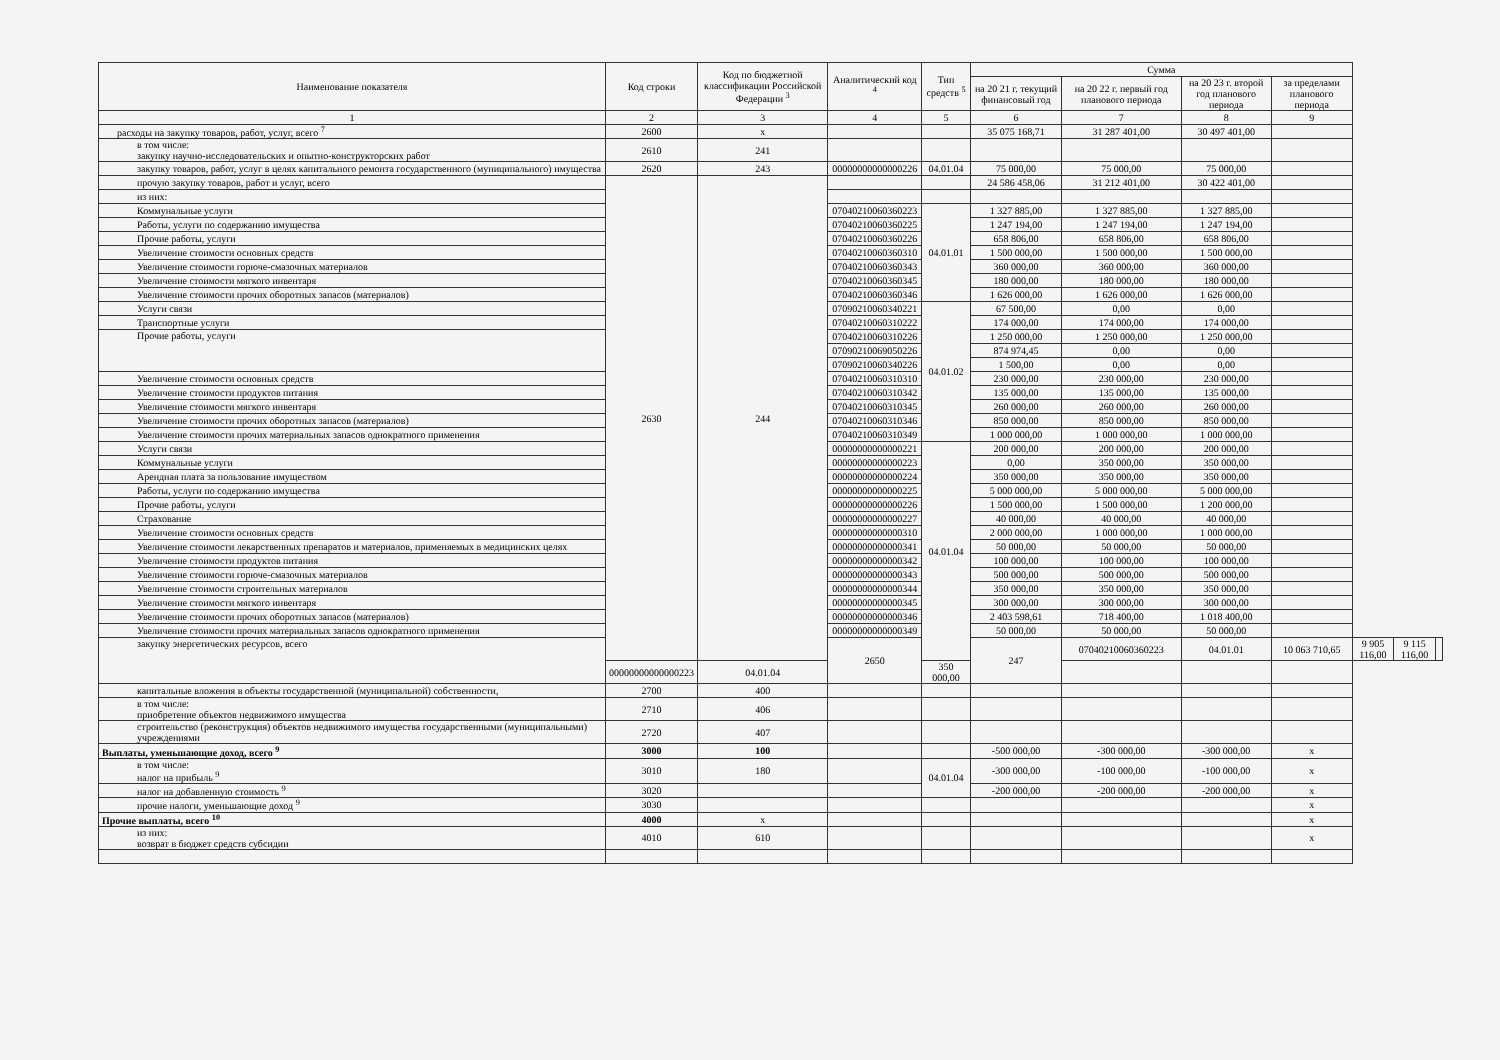| Наименование показателя | Код строки | Код по бюджетной классификации Российской Федерации <sup>3</sup> | Аналитический код <sup>4</sup> | Тип средств <sup>5</sup> | Сумма | | | | | | |
| --- | --- | --- | --- | --- | --- | --- | --- | --- | --- | --- | --- |
| | | | | | на 20 21 г. текущий финансовый год | на 20 22 г. первый год планового периода | на 20 23 г. второй год планового периода | за пределами планового периода | | | |
| 1 | 2 | 3 | 4 | 5 | 6 | 7 | 8 | 9 | | | |
| расходы на закупку товаров, работ, услуг, всего <sup>7</sup> | 2600 | х | | | 35 075 168,71 | 31 287 401,00 | 30 497 401,00 | | | | |
| в том числе: закупку научно-исследовательских и опытно-конструкторских работ | 2610 | 241 | | | | | | | | | |
| закупку товаров, работ, услуг в целях капитального ремонта государственного (муниципального) имущества | 2620 | 243 | 00000000000000226 | 04.01.04 | 75 000,00 | 75 000,00 | 75 000,00 | | | | |
| прочую закупку товаров, работ и услуг, всего | 2630 | 244 | | | 24 586 458,06 | 31 212 401,00 | 30 422 401,00 | | | | |
| из них: | | | | | | | | | | | |
| Коммунальные услуги | | | 07040210060360223 | 04.01.01 | 1 327 885,00 | 1 327 885,00 | 1 327 885,00 | | | | |
| Работы, услуги по содержанию имущества | | | 07040210060360225 | | 1 247 194,00 | 1 247 194,00 | 1 247 194,00 | | | | |
| Прочие работы, услуги | | | 07040210060360226 | | 658 806,00 | 658 806,00 | 658 806,00 | | | | |
| Увеличение стоимости основных средств | | | 07040210060360310 | | 1 500 000,00 | 1 500 000,00 | 1 500 000,00 | | | | |
| Увеличение стоимости горюче-смазочных материалов | | | 07040210060360343 | | 360 000,00 | 360 000,00 | 360 000,00 | | | | |
| Увеличение стоимости мягкого инвентаря | | | 07040210060360345 | | 180 000,00 | 180 000,00 | 180 000,00 | | | | |
| Увеличение стоимости прочих оборотных запасов (материалов) | | | 07040210060360346 | | 1 626 000,00 | 1 626 000,00 | 1 626 000,00 | | | | |
| Услуги связи | | | 07090210060340221 | 04.01.02 | 67 500,00 | 0,00 | 0,00 | | | | |
| Транспортные услуги | | | 07040210060310222 | | 174 000,00 | 174 000,00 | 174 000,00 | | | | |
| Прочие работы, услуги | | | 07040210060310226 | | 1 250 000,00 | 1 250 000,00 | 1 250 000,00 | | | | |
| | | | 07090210069050226 | | 874 974,45 | 0,00 | 0,00 | | | | |
| | | | 07090210060340226 | | 1 500,00 | 0,00 | 0,00 | | | | |
| Увеличение стоимости основных средств | | | 07040210060310310 | | 230 000,00 | 230 000,00 | 230 000,00 | | | | |
| Увеличение стоимости продуктов питания | | | 07040210060310342 | | 135 000,00 | 135 000,00 | 135 000,00 | | | | |
| Увеличение стоимости мягкого инвентаря | | | 07040210060310345 | | 260 000,00 | 260 000,00 | 260 000,00 | | | | |
| Увеличение стоимости прочих оборотных запасов (материалов) | | | 07040210060310346 | | 850 000,00 | 850 000,00 | 850 000,00 | | | | |
| Увеличение стоимости прочих материальных запасов однократного применения | | | 07040210060310349 | | 1 000 000,00 | 1 000 000,00 | 1 000 000,00 | | | | |
| Услуги связи | | | 00000000000000221 | 04.01.04 | 200 000,00 | 200 000,00 | 200 000,00 | | | | |
| Коммунальные услуги | | | 00000000000000223 | | 0,00 | 350 000,00 | 350 000,00 | | | | |
| Арендная плата за пользование имуществом | | | 00000000000000224 | | 350 000,00 | 350 000,00 | 350 000,00 | | | | |
| Работы, услуги по содержанию имущества | | | 00000000000000225 | | 5 000 000,00 | 5 000 000,00 | 5 000 000,00 | | | | |
| Прочие работы, услуги | | | 00000000000000226 | | 1 500 000,00 | 1 500 000,00 | 1 200 000,00 | | | | |
| Страхование | | | 00000000000000227 | | 40 000,00 | 40 000,00 | 40 000,00 | | | | |
| Увеличение стоимости основных средств | | | 00000000000000310 | | 2 000 000,00 | 1 000 000,00 | 1 000 000,00 | | | | |
| Увеличение стоимости лекарственных препаратов и материалов, применяемых в медицинских целях | | | 00000000000000341 | | 50 000,00 | 50 000,00 | 50 000,00 | | | | |
| Увеличение стоимости продуктов питания | | | 00000000000000342 | | 100 000,00 | 100 000,00 | 100 000,00 | | | | |
| Увеличение стоимости горюче-смазочных материалов | | | 00000000000000343 | | 500 000,00 | 500 000,00 | 500 000,00 | | | | |
| Увеличение стоимости строительных материалов | | | 00000000000000344 | | 350 000,00 | 350 000,00 | 350 000,00 | | | | |
| Увеличение стоимости мягкого инвентаря | | | 00000000000000345 | | 300 000,00 | 300 000,00 | 300 000,00 | | | | |
| Увеличение стоимости прочих оборотных запасов (материалов) | | | 00000000000000346 | | 2 403 598,61 | 718 400,00 | 1 018 400,00 | | | | |
| Увеличение стоимости прочих материальных запасов однократного применения | | | 00000000000000349 | | 50 000,00 | 50 000,00 | 50 000,00 | | | | |
| закупку энергетических ресурсов, всего | | | 2650 | | 247 | 07040210060360223 | 04.01.01 | 10 063 710,65 | 9 905 116,00 | 9 115 116,00 | |
| | 00000000000000223 | 04.01.04 | | 350 000,00 | | | | | | | |
| капитальные вложения в объекты государственной (муниципальной) собственности, | 2700 | 400 | | | | | | | | | |
| в том числе: приобретение объектов недвижимого имущества | 2710 | 406 | | | | | | | | | |
| строительство (реконструкция) объектов недвижимого имущества государственными (муниципальными) учреждениями | 2720 | 407 | | | | | | | | | |
| Выплаты, уменьшающие доход, всего <sup>9</sup> | 3000 | 100 | | | -500 000,00 | -300 000,00 | -300 000,00 | х | | | |
| в том числе: налог на прибыль <sup>9</sup> | 3010 | 180 | | 04.01.04 | -300 000,00 | -100 000,00 | -100 000,00 | х | | | |
| налог на добавленную стоимость <sup>9</sup> | 3020 | | | | -200 000,00 | -200 000,00 | -200 000,00 | х | | | |
| прочие налоги, уменьшающие доход <sup>9</sup> | 3030 | | | | | | | х | | | |
| Прочие выплаты, всего <sup>10</sup> | 4000 | х | | | | | | х | | | |
| из них: возврат в бюджет средств субсидии | 4010 | 610 | | | | | | х | | | |